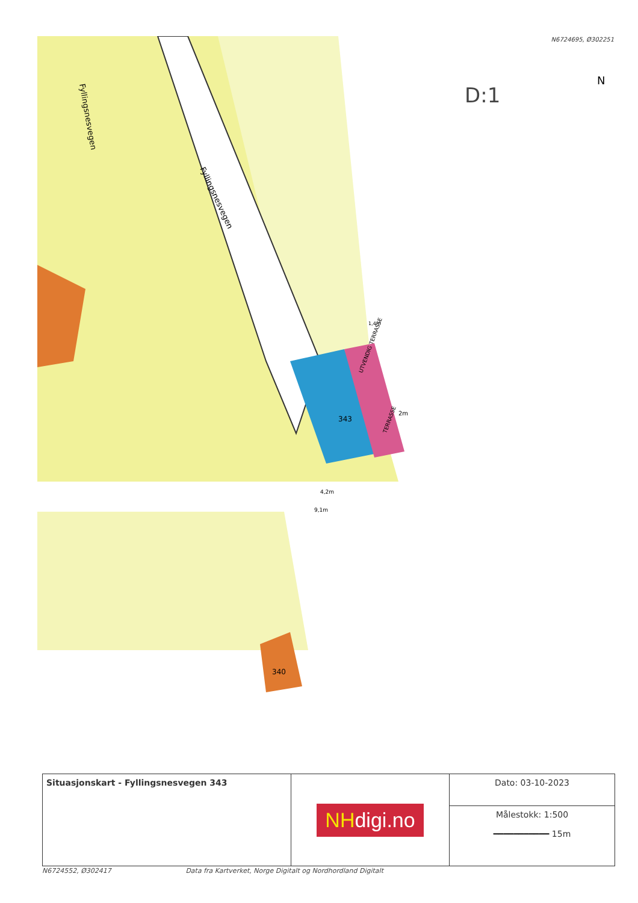N6724695, Ø302251
340
343
Fyllingsnesvegen
Fyllingsnesvegen
D:1
N
UTVENDIG TERRASSE
TERRASSE
1,4m
2m
4,2m
9,1m
| Situasjonskart - Fyllingsnesvegen 343 | NH digi.no | Dato: 03-10-2023 |
| | | Målestokk: 1:500 ━━━━━━━━━━━ 15m |
N6724552, Ø302417 Data fra Kartverket, Norge Digitalt og Nordhordland Digitalt